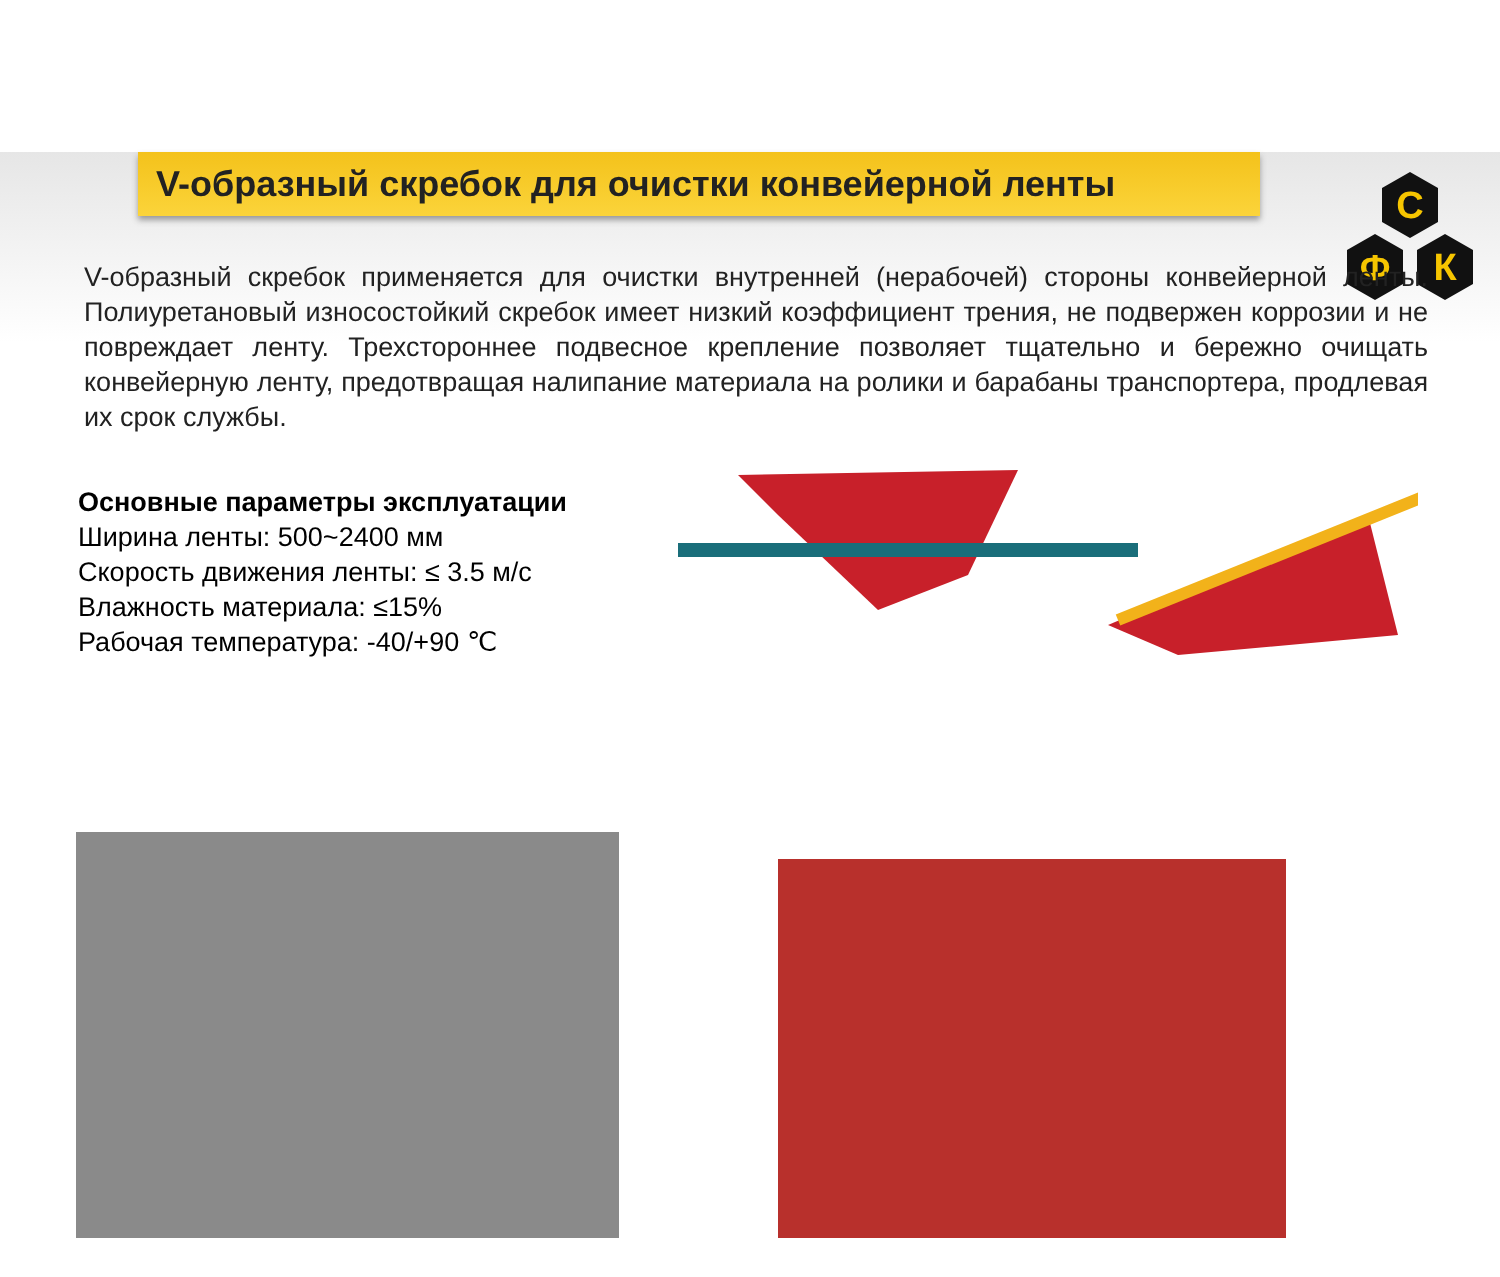С
Ф
К
V-образный скребок для очистки конвейерной ленты
V-образный скребок применяется для очистки внутренней (нерабочей) стороны конвейерной ленты. Полиуретановый износостойкий скребок имеет низкий коэффициент трения, не подвержен коррозии и не повреждает ленту. Трехстороннее подвесное крепление позволяет тщательно и бережно очищать конвейерную ленту, предотвращая налипание материала на ролики и барабаны транспортера, продлевая их срок службы.
Основные параметры эксплуатации
Ширина ленты: 500~2400 мм
Скорость движения ленты: ≤ 3.5 м/с
Влажность материала: ≤15%
Рабочая температура: -40/+90 ℃